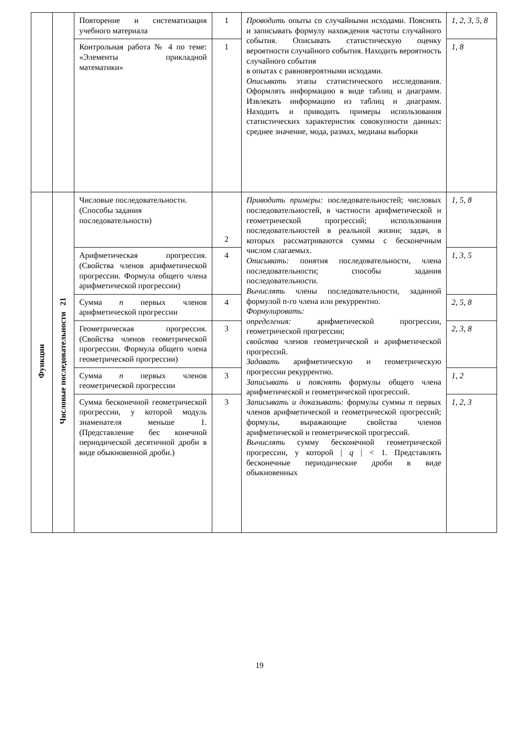| | | Повторение и систематизация учебного материала | 1 | Проводить опыты со случайными исходами. Пояснять и записывать формулу нахождения частоты случайного события. Описывать статистическую оценку вероятности случайного события. Находить вероятность случайного события в опытах с равновероятными исходами. Описывать этапы статистического исследования. Оформлять информацию в виде таблиц и диаграмм. Извлекать информацию из таблиц и диаграмм. Находить и приводить примеры использования статистических характеристик совокупности данных: среднее значение, мода, размах, медиана выборки | 1, 2, 3, 5, 8 |
| | | Контрольная работа № 4 по теме: «Элементы прикладной математики» | 1 | | 1, 8 |
| Функции | Числовые последовательности 21 | Числовые последовательности. (Способы задания последовательности) | 2 | Приводить примеры: последовательностей; числовых последовательностей, в частности арифметической и геометрической прогрессий; использования последовательностей в реальной жизни; задач, в которых рассматриваются суммы с бесконечным числом слагаемых. Описывать: понятия последовательности, члена последовательности; способы задания последовательности. Вычислять члены последовательности, заданной формулой n-го члена или рекуррентно. Формулировать: определения: арифметической прогрессии, геометрической прогрессии; свойства членов геометрической и арифметической прогрессий. Задавать арифметическую и геометрическую прогрессии рекуррентно. Записывать и пояснять формулы общего члена арифметической и геометрической прогрессий. Записывать и доказывать: формулы суммы n первых членов арифметической и геометрической прогрессий; формулы, выражающие свойства членов арифметической и геометрической прогрессий. Вычислять сумму бесконечной геометрической прогрессии, у которой / q / < 1. Представлять бесконечные периодические дроби в виде обыкновенных | 1, 5, 8 |
| | | Арифметическая прогрессия. (Свойства членов арифметической прогрессии. Формула общего члена арифметической прогрессии) | 4 | | 1, 3, 5 |
| | | Сумма n первых членов арифметической прогрессии | 4 | | 2, 5, 8 |
| | | Геометрическая прогрессия. (Свойства членов геометрической прогрессии. Формула общего члена геометрической прогрессии) | 3 | | 2, 3, 8 |
| | | Сумма n первых членов геометрической прогрессии | 3 | | 1, 2 |
| | | Сумма бесконечной геометрической прогрессии, у которой модуль знаменателя меньше 1. (Представление бес конечной периодической десятичной дроби в виде обыкновенной дроби.) | 3 | | 1, 2, 3 |
19